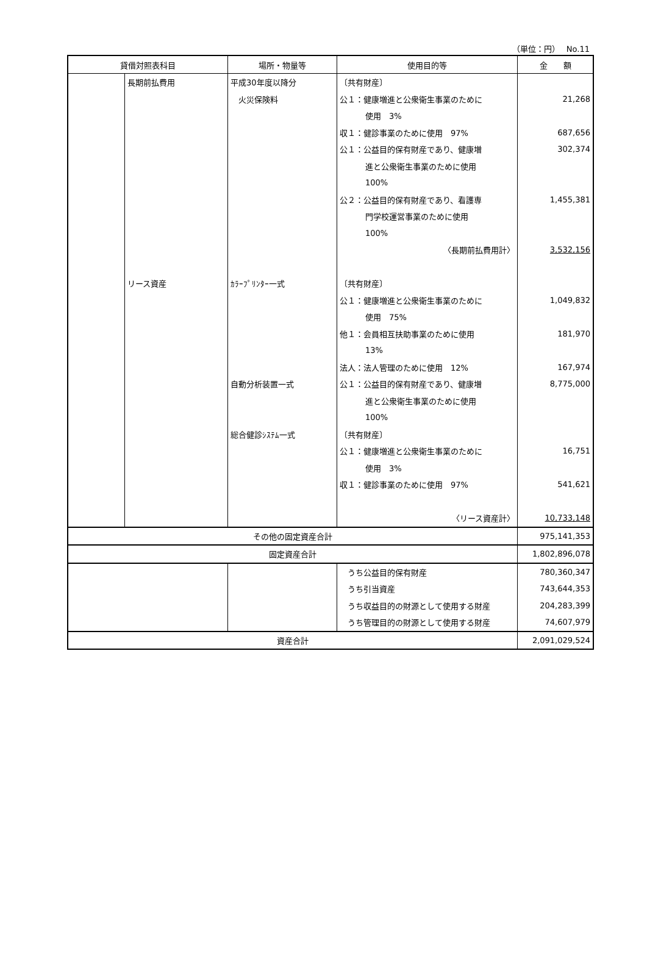（単位：円）　 No.11
| 貸借対照表科目 | | 場所・物量等 | 使用目的等 | 金 額 |
| --- | --- | --- | --- | --- |
| | 長期前払費用 | 平成30年度以降分 | 〔共有財産〕 | |
| | | 火災保険料 | 公１：健康増進と公衆衛生事業のために | 21,268 |
| | | | 使用 3% | |
| | | | 収１：健診事業のために使用 97% | 687,656 |
| | | | 公１：公益目的保有財産であり、健康増 | 302,374 |
| | | | 進と公衆衛生事業のために使用 | |
| | | | 100% | |
| | | | 公２：公益目的保有財産であり、看護専 | 1,455,381 |
| | | | 門学校運営事業のために使用 | |
| | | | 100% | |
| | | | 〈長期前払費用計〉 | 3,532,156 |
| | リース資産 | ｶﾗｰﾌﾟﾘﾝﾀｰ一式 | 〔共有財産〕 | |
| | | | 公１：健康増進と公衆衛生事業のために | 1,049,832 |
| | | | 使用 75% | |
| | | | 他１：会員相互扶助事業のために使用 | 181,970 |
| | | | 13% | |
| | | | 法人：法人管理のために使用 12% | 167,974 |
| | | 自動分析装置一式 | 公１：公益目的保有財産であり、健康増 | 8,775,000 |
| | | | 進と公衆衛生事業のために使用 | |
| | | | 100% | |
| | | 総合健診ｼｽﾃﾑ一式 | 〔共有財産〕 | |
| | | | 公１：健康増進と公衆衛生事業のために | 16,751 |
| | | | 使用 3% | |
| | | | 収１：健診事業のために使用 97% | 541,621 |
| | | | 〈リース資産計〉 | 10,733,148 |
| その他の固定資産合計 | | | | 975,141,353 |
| 固定資産合計 | | | | 1,802,896,078 |
| | | | うち公益目的保有財産 | 780,360,347 |
| | | | うち引当資産 | 743,644,353 |
| | | | うち収益目的の財源として使用する財産 | 204,283,399 |
| | | | うち管理目的の財源として使用する財産 | 74,607,979 |
| 資産合計 | | | | 2,091,029,524 |